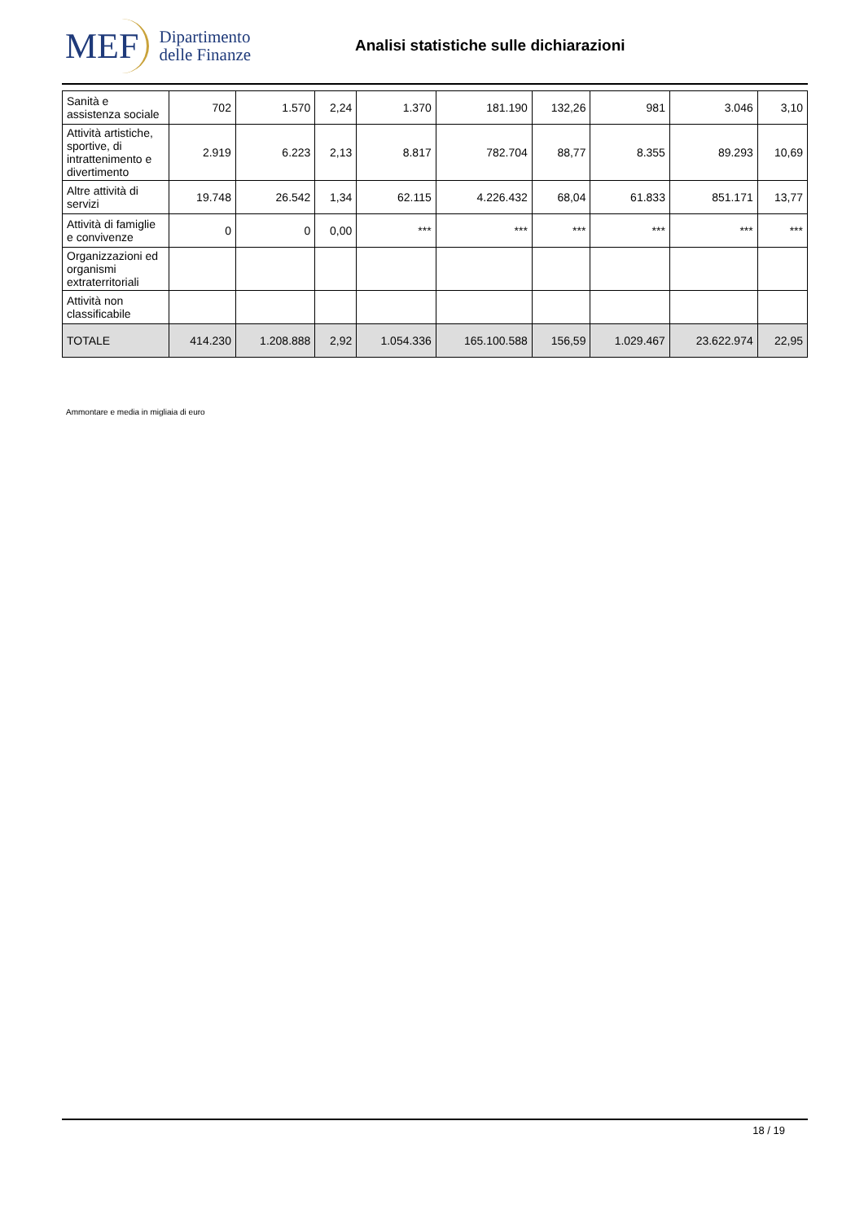MEF Dipartimento
delle Finanze
Analisi statistiche sulle dichiarazioni
| Sanità e assistenza sociale | 702 | 1.570 | 2,24 | 1.370 | 181.190 | 132,26 | 981 | 3.046 | 3,10 |
| Attività artistiche, sportive, di intrattenimento e divertimento | 2.919 | 6.223 | 2,13 | 8.817 | 782.704 | 88,77 | 8.355 | 89.293 | 10,69 |
| Altre attività di servizi | 19.748 | 26.542 | 1,34 | 62.115 | 4.226.432 | 68,04 | 61.833 | 851.171 | 13,77 |
| Attività di famiglie e convivenze | 0 | 0 | 0,00 | *** | *** | *** | *** | *** | *** |
| Organizzazioni ed organismi extraterritoriali | | | | | | | | | |
| Attività non classificabile | | | | | | | | | |
| TOTALE | 414.230 | 1.208.888 | 2,92 | 1.054.336 | 165.100.588 | 156,59 | 1.029.467 | 23.622.974 | 22,95 |
Ammontare e media in migliaia di euro
18 / 19